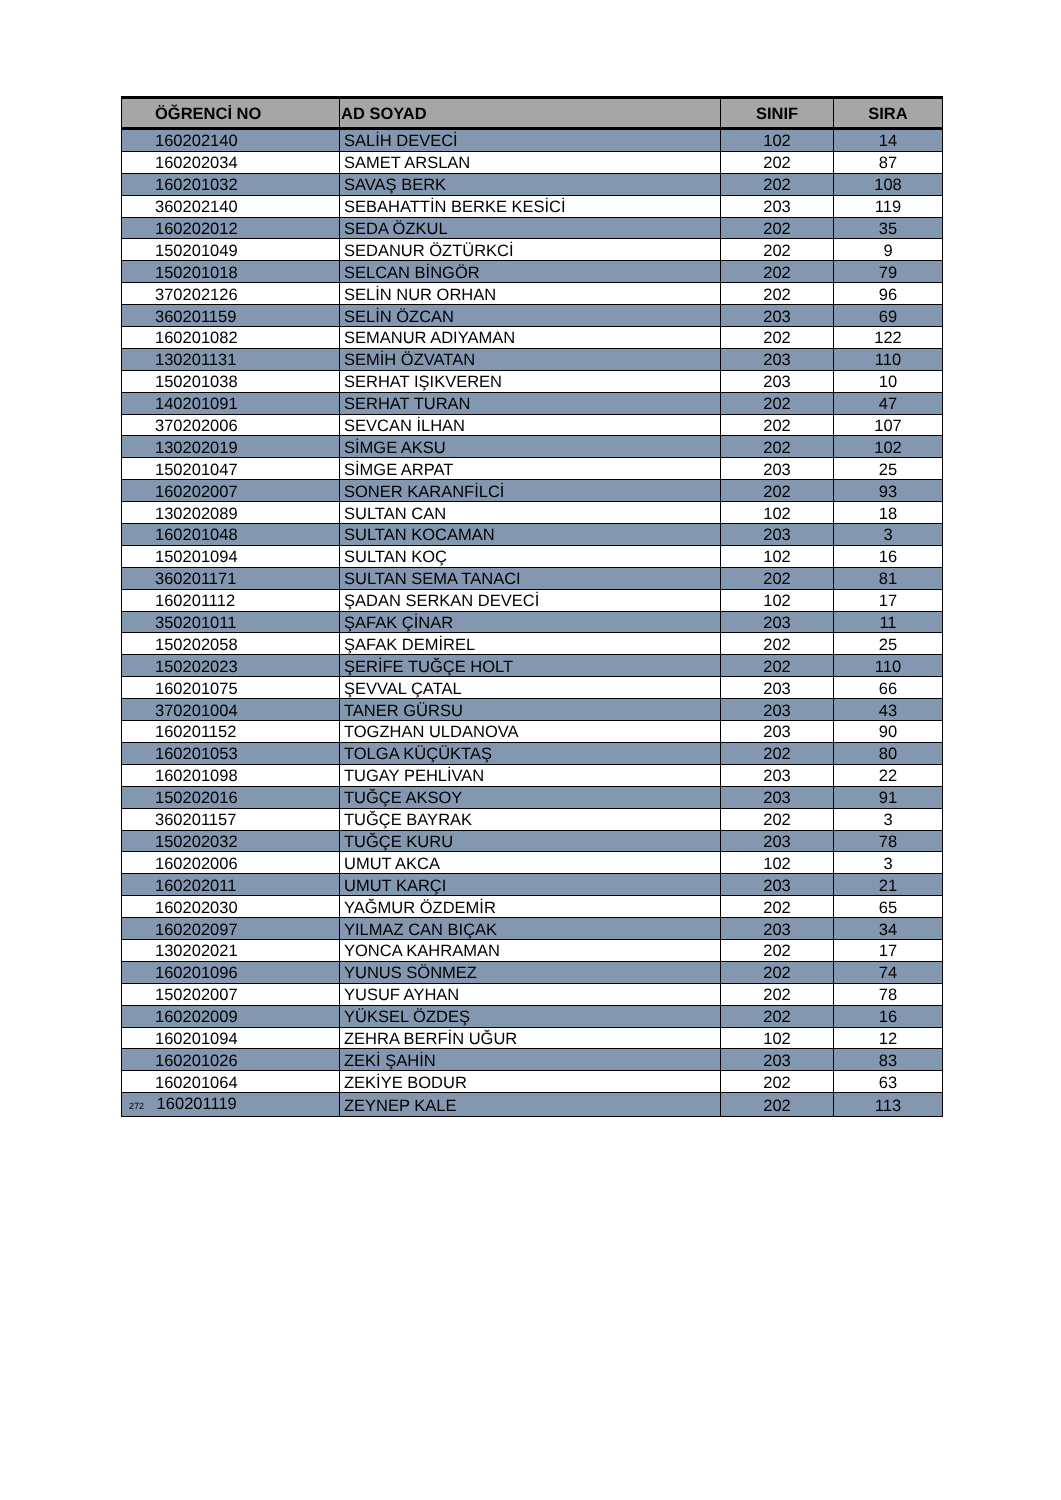| ÖĞRENCİ NO | AD SOYAD | SINIF | SIRA |
| --- | --- | --- | --- |
| 160202140 | SALİH DEVECİ | 102 | 14 |
| 160202034 | SAMET ARSLAN | 202 | 87 |
| 160201032 | SAVAŞ BERK | 202 | 108 |
| 360202140 | SEBAHATTİN BERKE KESİCİ | 203 | 119 |
| 160202012 | SEDA ÖZKUL | 202 | 35 |
| 150201049 | SEDANUR ÖZTÜRKCİ | 202 | 9 |
| 150201018 | SELCAN BİNGÖR | 202 | 79 |
| 370202126 | SELİN NUR ORHAN | 202 | 96 |
| 360201159 | SELİN ÖZCAN | 203 | 69 |
| 160201082 | SEMANUR ADIYAMAN | 202 | 122 |
| 130201131 | SEMİH ÖZVATAN | 203 | 110 |
| 150201038 | SERHAT IŞIKVEREN | 203 | 10 |
| 140201091 | SERHAT TURAN | 202 | 47 |
| 370202006 | SEVCAN İLHAN | 202 | 107 |
| 130202019 | SİMGE AKSU | 202 | 102 |
| 150201047 | SİMGE ARPAT | 203 | 25 |
| 160202007 | SONER KARANFİLCİ | 202 | 93 |
| 130202089 | SULTAN CAN | 102 | 18 |
| 160201048 | SULTAN KOCAMAN | 203 | 3 |
| 150201094 | SULTAN KOÇ | 102 | 16 |
| 360201171 | SULTAN SEMA TANACI | 202 | 81 |
| 160201112 | ŞADAN SERKAN DEVECİ | 102 | 17 |
| 350201011 | ŞAFAK ÇİNAR | 203 | 11 |
| 150202058 | ŞAFAK DEMİREL | 202 | 25 |
| 150202023 | ŞERİFE TUĞÇE HOLT | 202 | 110 |
| 160201075 | ŞEVVAL ÇATAL | 203 | 66 |
| 370201004 | TANER GÜRSU | 203 | 43 |
| 160201152 | TOGZHAN ULDANOVA | 203 | 90 |
| 160201053 | TOLGA KÜÇÜKTAŞ | 202 | 80 |
| 160201098 | TUGAY PEHLİVAN | 203 | 22 |
| 150202016 | TUĞÇE AKSOY | 203 | 91 |
| 360201157 | TUĞÇE BAYRAK | 202 | 3 |
| 150202032 | TUĞÇE KURU | 203 | 78 |
| 160202006 | UMUT AKCA | 102 | 3 |
| 160202011 | UMUT KARÇI | 203 | 21 |
| 160202030 | YAĞMUR ÖZDEMİR | 202 | 65 |
| 160202097 | YILMAZ CAN BIÇAK | 203 | 34 |
| 130202021 | YONCA KAHRAMAN | 202 | 17 |
| 160201096 | YUNUS SÖNMEZ | 202 | 74 |
| 150202007 | YUSUF AYHAN | 202 | 78 |
| 160202009 | YÜKSEL ÖZDEŞ | 202 | 16 |
| 160201094 | ZEHRA BERFİN UĞUR | 102 | 12 |
| 160201026 | ZEKİ ŞAHİN | 203 | 83 |
| 160201064 | ZEKİYE BODUR | 202 | 63 |
| 272 160201119 | ZEYNEP KALE | 202 | 113 |